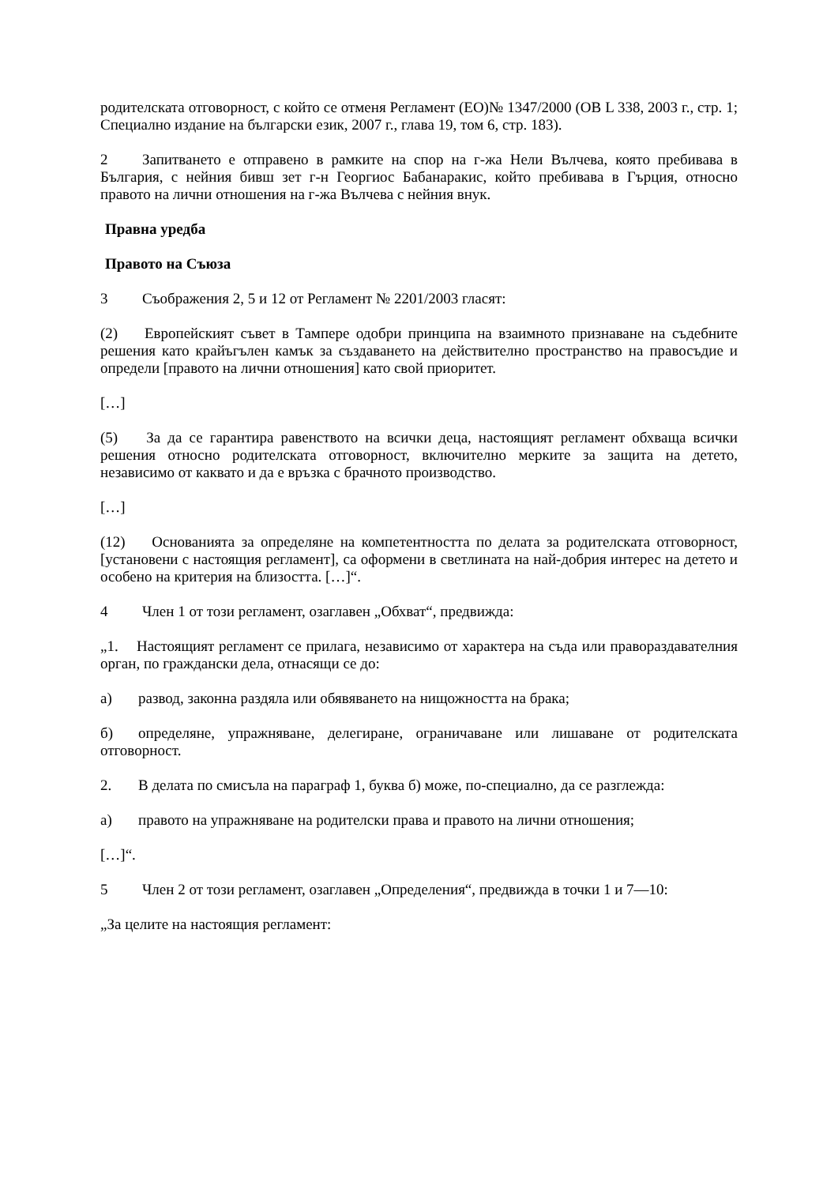родителската отговорност, с който се отменя Регламент (ЕО)№ 1347/2000 (ОВ L 338, 2003 г., стр. 1; Специално издание на български език, 2007 г., глава 19, том 6, стр. 183).
2 Запитването е отправено в рамките на спор на г-жа Нели Вълчева, която пребивава в България, с нейния бивш зет г-н Георгиос Бабанаракис, който пребивава в Гърция, относно правото на лични отношения на г-жа Вълчева с нейния внук.
Правна уредба
Правото на Съюза
3 Съображения 2, 5 и 12 от Регламент № 2201/2003 гласят:
(2) Европейският съвет в Тампере одобри принципа на взаимното признаване на съдебните решения като крайъгълен камък за създаването на действително пространство на правосъдие и определи [правото на лични отношения] като свой приоритет.
[…]
(5) За да се гарантира равенството на всички деца, настоящият регламент обхваща всички решения относно родителската отговорност, включително мерките за защита на детето, независимо от каквато и да е връзка с брачното производство.
[…]
(12) Основанията за определяне на компетентността по делата за родителската отговорност, [установени с настоящия регламент], са оформени в светлината на най-добрия интерес на детето и особено на критерия на близостта. […]“.
4 Член 1 от този регламент, озаглавен „Обхват“, предвижда:
„1. Настоящият регламент се прилага, независимо от характера на съда или правораздавателния орган, по граждански дела, отнасящи се до:
а) развод, законна раздяла или обявяването на нищожността на брака;
б) определяне, упражняване, делегиране, ограничаване или лишаване от родителската отговорност.
2. В делата по смисъла на параграф 1, буква б) може, по-специално, да се разглежда:
а) правото на упражняване на родителски права и правото на лични отношения;
[…]“.
5 Член 2 от този регламент, озаглавен „Определения“, предвижда в точки 1 и 7—10:
„За целите на настоящия регламент: